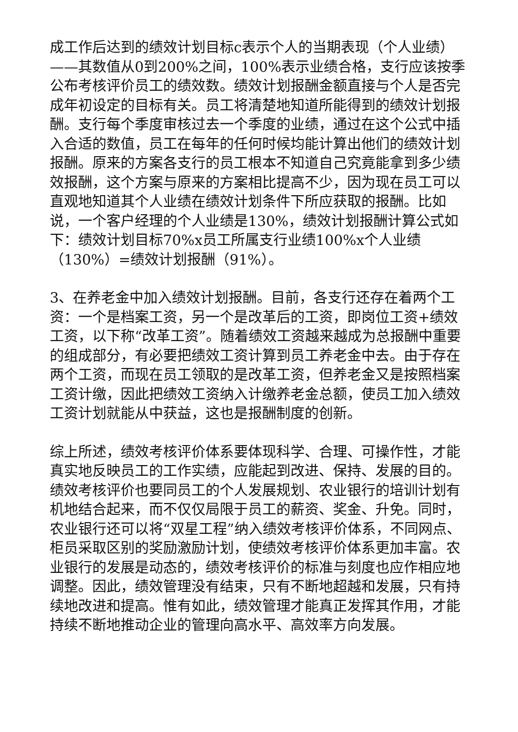成工作后达到的绩效计划目标c表示个人的当期表现（个人业绩）——其数值从0到200%之间，100%表示业绩合格，支行应该按季公布考核评价员工的绩效数。绩效计划报酬金额直接与个人是否完成年初设定的目标有关。员工将清楚地知道所能得到的绩效计划报酬。支行每个季度审核过去一个季度的业绩，通过在这个公式中插入合适的数值，员工在每年的任何时候均能计算出他们的绩效计划报酬。原来的方案各支行的员工根本不知道自己究竟能拿到多少绩效报酬，这个方案与原来的方案相比提高不少，因为现在员工可以直观地知道其个人业绩在绩效计划条件下所应获取的报酬。比如说，一个客户经理的个人业绩是130%，绩效计划报酬计算公式如下：绩效计划目标70%x员工所属支行业绩100%x个人业绩（130%）=绩效计划报酬（91%）。
3、在养老金中加入绩效计划报酬。目前，各支行还存在着两个工资：一个是档案工资，另一个是改革后的工资，即岗位工资+绩效工资，以下称“改革工资”。随着绩效工资越来越成为总报酬中重要的组成部分，有必要把绩效工资计算到员工养老金中去。由于存在两个工资，而现在员工领取的是改革工资，但养老金又是按照档案工资计缴，因此把绩效工资纳入计缴养老金总额，使员工加入绩效工资计划就能从中获益，这也是报酬制度的创新。
综上所述，绩效考核评价体系要体现科学、合理、可操作性，才能真实地反映员工的工作实绩，应能起到改进、保持、发展的目的。绩效考核评价也要同员工的个人发展规划、农业银行的培训计划有机地结合起来，而不仅仅局限于员工的薪资、奖金、升免。同时，农业银行还可以将“双星工程”纳入绩效考核评价体系，不同网点、柜员采取区别的奖励激励计划，使绩效考核评价体系更加丰富。农业银行的发展是动态的，绩效考核评价的标准与刻度也应作相应地调整。因此，绩效管理没有结束，只有不断地超越和发展，只有持续地改进和提高。惟有如此，绩效管理才能真正发挥其作用，才能持续不断地推动企业的管理向高水平、高效率方向发展。